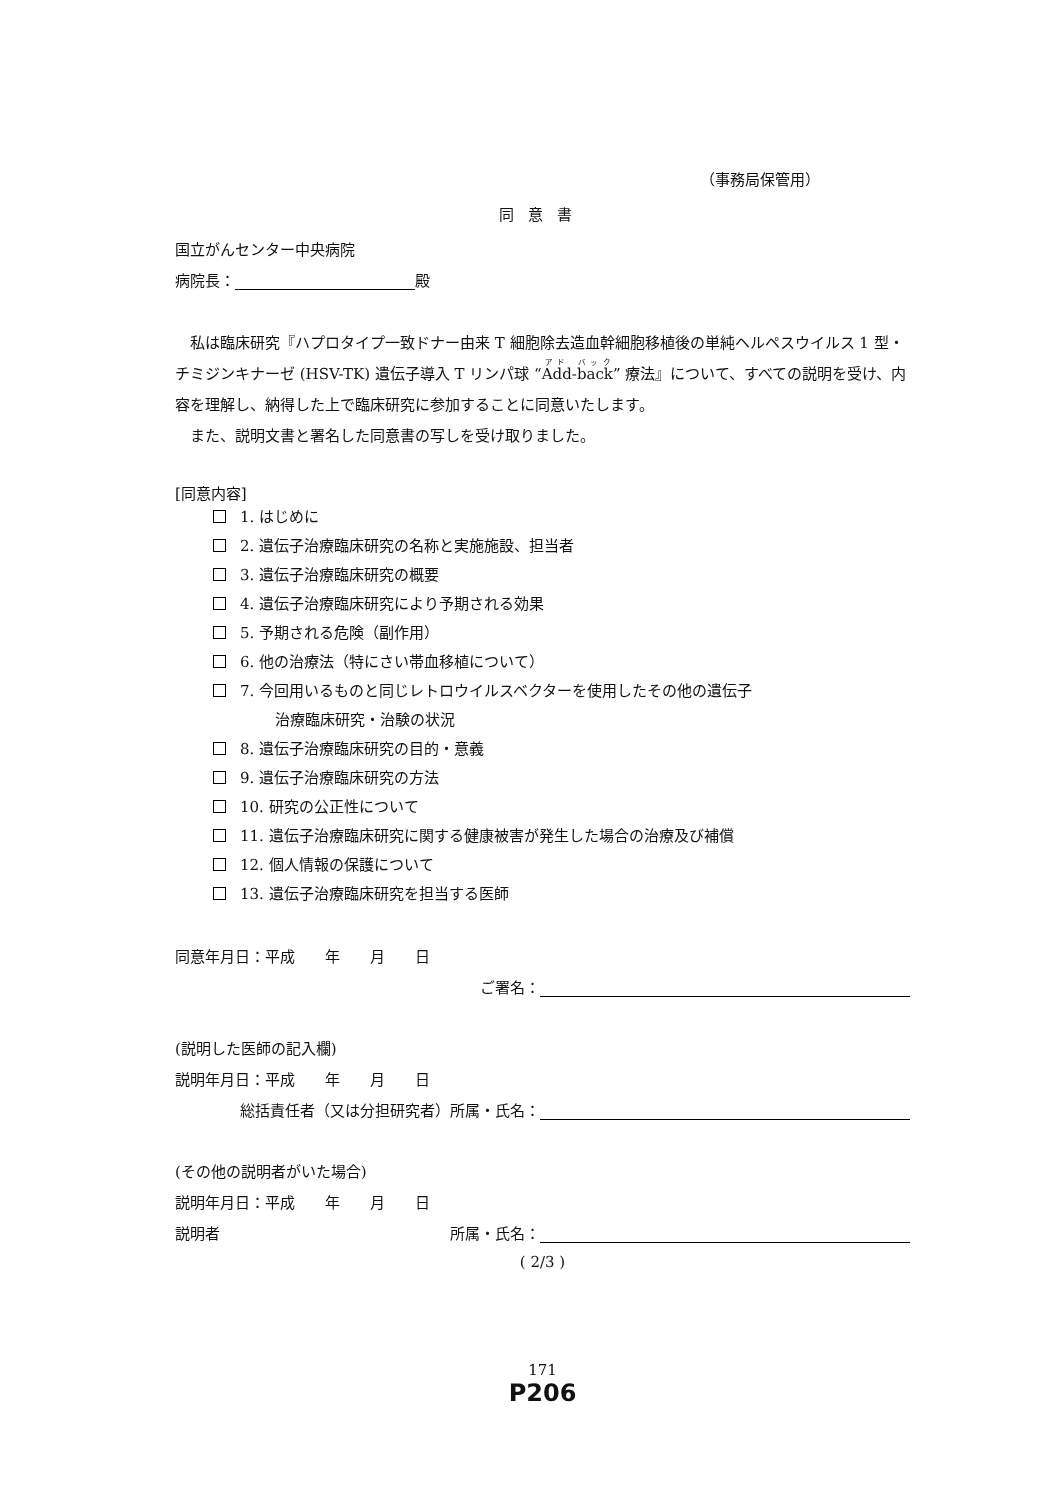（事務局保管用）
同意書
国立がんセンター中央病院
病院長： 殿
私は臨床研究『ハプロタイプ一致ドナー由来 T 細胞除去造血幹細胞移植後の単純ヘルペスウイルス 1 型・チミジンキナーゼ (HSV-TK) 遺伝子導入 T リンパ球 “Add-back” 療法』について、すべての説明を受け、内容を理解し、納得した上で臨床研究に参加することに同意いたします。
また、説明文書と署名した同意書の写しを受け取りました。
[同意内容]
1. はじめに
2. 遺伝子治療臨床研究の名称と実施施設、担当者
3. 遺伝子治療臨床研究の概要
4. 遺伝子治療臨床研究により予期される効果
5. 予期される危険（副作用）
6. 他の治療法（特にさい帯血移植について）
7. 今回用いるものと同じレトロウイルスベクターを使用したその他の遺伝子
治療臨床研究・治験の状況
8. 遺伝子治療臨床研究の目的・意義
9. 遺伝子治療臨床研究の方法
10. 研究の公正性について
11. 遺伝子治療臨床研究に関する健康被害が発生した場合の治療及び補償
12. 個人情報の保護について
13. 遺伝子治療臨床研究を担当する医師
同意年月日：平成　　年　　月　　日
ご署名：
(説明した医師の記入欄)
説明年月日：平成　　年　　月　　日
総括責任者（又は分担研究者）所属・氏名：
(その他の説明者がいた場合)
説明年月日：平成　　年　　月　　日
説明者 所属・氏名：
( 2/3 )
171
P206